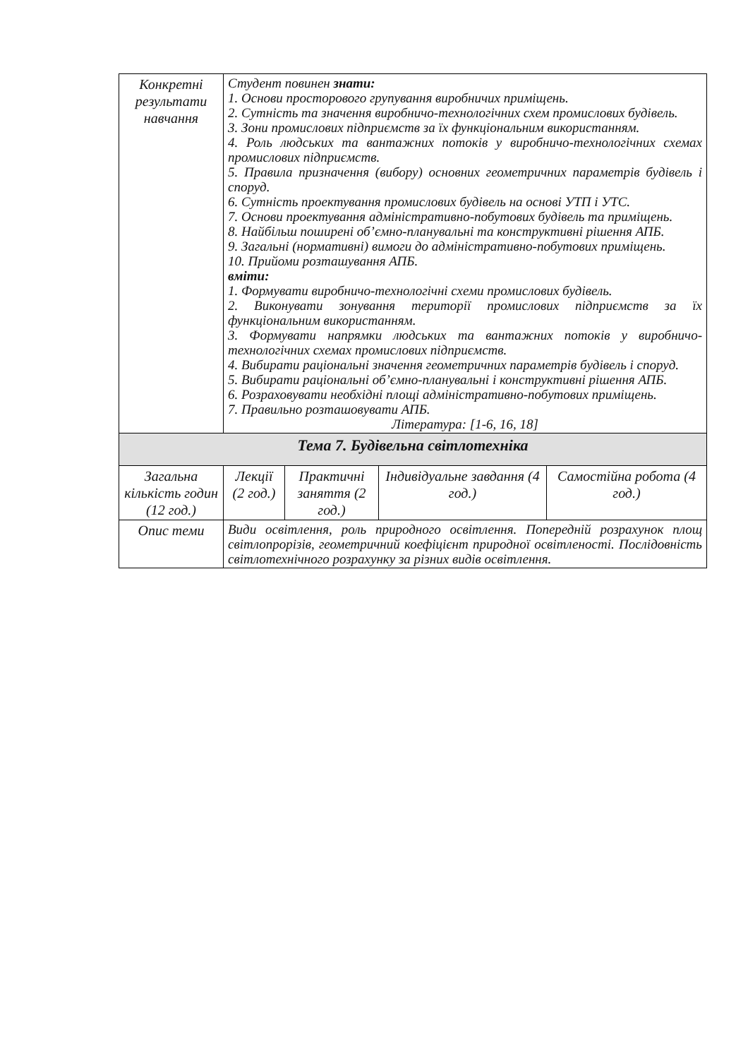| Конкретні результати навчання | Студент повинен знати: 1. Основи просторового групування виробничих приміщень. 2. Сутність та значення виробничо-технологічних схем промислових будівель. 3. Зони промислових підприємств за їх функціональним використанням. 4. Роль людських та вантажних потоків у виробничо-технологічних схемах промислових підприємств. 5. Правила призначення (вибору) основних геометричних параметрів будівель і споруд. 6. Сутність проектування промислових будівель на основі УТП і УТС. 7. Основи проектування адміністративно-побутових будівель та приміщень. 8. Найбільш поширені об’ємно-планувальні та конструктивні рішення АПБ. 9. Загальні (нормативні) вимоги до адміністративно-побутових приміщень. 10. Прийоми розташування АПБ. вміти: 1. Формувати виробничо-технологічні схеми промислових будівель. 2. Виконувати зонування території промислових підприємств за їх функціональним використанням. 3. Формувати напрямки людських та вантажних потоків у виробничо-технологічних схемах промислових підприємств. 4. Вибирати раціональні значення геометричних параметрів будівель і споруд. 5. Вибирати раціональні об’ємно-планувальні і конструктивні рішення АПБ. 6. Розраховувати необхідні площі адміністративно-побутових приміщень. 7. Правильно розташовувати АПБ. Література: [1-6, 16, 18] | | | |
| Тема 7. Будівельна світлотехніка | | | | |
| Загальна кількість годин (12 год.) | Лекції (2 год.) | Практичні заняття (2 год.) | Індивідуальне завдання (4 год.) | Самостійна робота (4 год.) |
| Опис теми | Види освітлення, роль природного освітлення. Попередній розрахунок площ світлопрорізів, геометричний коефіцієнт природної освітленості. Послідовність світлотехнічного розрахунку за різних видів освітлення. | | | |